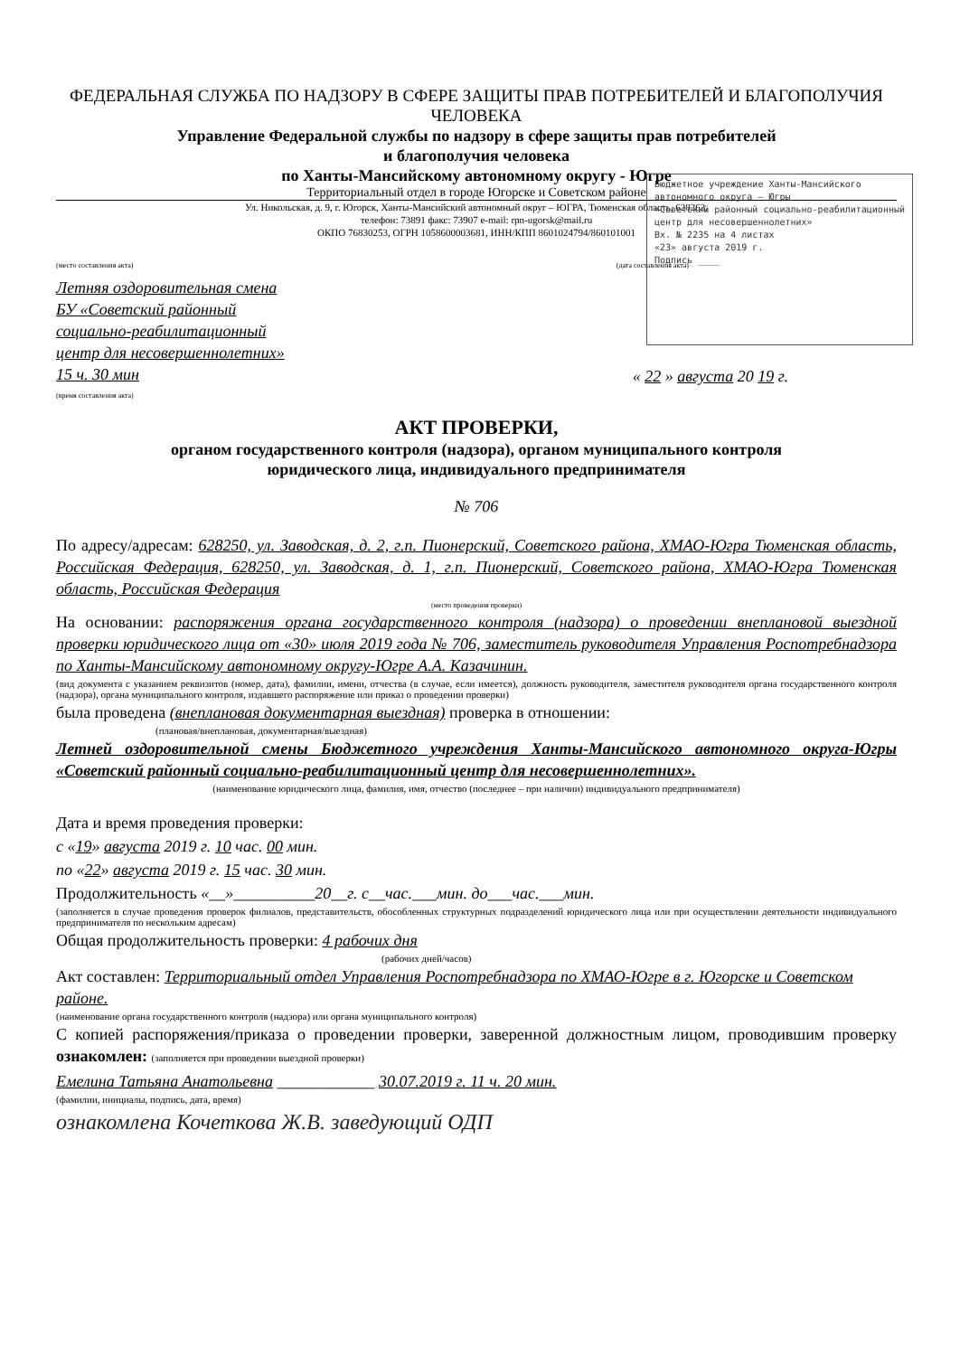ФЕДЕРАЛЬНАЯ СЛУЖБА ПО НАДЗОРУ В СФЕРЕ ЗАЩИТЫ ПРАВ ПОТРЕБИТЕЛЕЙ И БЛАГОПОЛУЧИЯ ЧЕЛОВЕКА
Управление Федеральной службы по надзору в сфере защиты прав потребителей
и благополучия человека
по Ханты-Мансийскому автономному округу - Югре
Территориальный отдел в городе Югорске и Советском районе
Ул. Никольская, д. 9, г. Югорск, Ханты-Мансийский автономный округ – ЮГРА, Тюменская область, 628263,
телефон: 73891 факс: 73907 e-mail: rpn-ugorsk@mail.ru
ОКПО 76830253, ОГРН 1058600003681, ИНН/КПП 8601024794/860101001
Бюджетное учреждение Ханты-Мансийского автономного округа – Югры
«Советский районный социально-реабилитационный центр для несовершеннолетних»
Вх. № 2235 на 4 листах
«23» августа 2019 г.
Подпись ____
(место составления акта) (дата составления акта)
Летняя оздоровительная смена БУ «Советский районный социально-реабилитационный центр для несовершеннолетних»
15 ч. 30 мин
(время составления акта)
« 22 » августа 20 19 г.
АКТ ПРОВЕРКИ,
органом государственного контроля (надзора), органом муниципального контроля
юридического лица, индивидуального предпринимателя
№ 706
По адресу/адресам: 628250, ул. Заводская, д. 2, г.п. Пионерский, Советского района, ХМАО-Югра Тюменская область, Российская Федерация, 628250, ул. Заводская, д. 1, г.п. Пионерский, Советского района, ХМАО-Югра Тюменская область, Российская Федерация
(место проведения проверки)
На основании: распоряжения органа государственного контроля (надзора) о проведении внеплановой выездной проверки юридического лица от «30» июля 2019 года № 706, заместитель руководителя Управления Роспотребнадзора по Ханты-Мансийскому автономному округу-Югре А.А. Казачинин.
(вид документа с указанием реквизитов (номер, дата), фамилии, имени, отчества (в случае, если имеется), должность руководителя, заместителя руководителя органа государственного контроля (надзора), органа муниципального контроля, издавшего распоряжение или приказ о проведении проверки)
была проведена (внеплановая документарная выездная) проверка в отношении:
(плановая/внеплановая, документарная/выездная)
Летней оздоровительной смены Бюджетного учреждения Ханты-Мансийского автономного округа-Югры «Советский районный социально-реабилитационный центр для несовершеннолетних».
(наименование юридического лица, фамилия, имя, отчество (последнее – при наличии) индивидуального предпринимателя)
Дата и время проведения проверки:
с «19» августа 2019 г. 10 час. 00 мин.
по «22» августа 2019 г. 15 час. 30 мин.
Продолжительность «__»__________20__г. с__час.___мин. до___час.___мин.
(заполняется в случае проведения проверок филиалов, представительств, обособленных структурных подразделений юридического лица или при осуществлении деятельности индивидуального предпринимателя по нескольким адресам)
Общая продолжительность проверки: 4 рабочих дня
(рабочих дней/часов)
Акт составлен: Территориальный отдел Управления Роспотребнадзора по ХМАО-Югре в г. Югорске и Советском районе.
(наименование органа государственного контроля (надзора) или органа муниципального контроля)
С копией распоряжения/приказа о проведении проверки, заверенной должностным лицом, проводившим проверку ознакомлен: (заполняется при проведении выездной проверки)
Емелина Татьяна Анатольевна ____________ 30.07.2019 г. 11 ч. 20 мин.
(фамилии, инициалы, подпись, дата, время)
ознакомлена Кочеткова Ж.В. заведующий ОДП